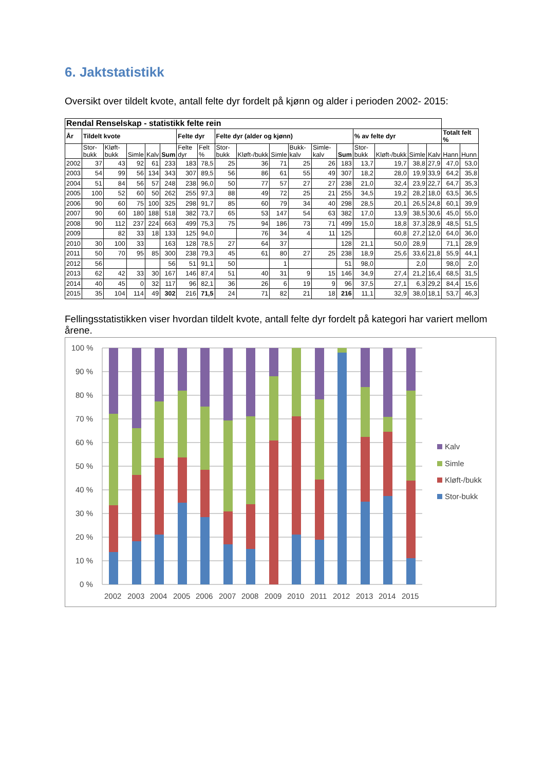6. Jaktstatistikk
Oversikt over tildelt kvote, antall felte dyr fordelt på kjønn og alder i perioden 2002- 2015:
| Rendal Renselskap - statistikk felte rein | | | | | | | | | | | | | | | | | | | |
| År | Tildelt kvote | | | | | Felte dyr | | Felte dyr (alder og kjønn) | | | | | | % av felte dyr | | | | Totalt felt % | |
| | Stor-bukk | Kløft-bukk | Simle | Kalv | Sum | Felte dyr | Felt % | Stor-bukk | Kløft-/bukk | Simle | Bukk-kalv | Simle-kalv | Sum | Stor-bukk | Kløft-/bukk | Simle | Kalv | Hann | Hunn |
| 2002 | 37 | 43 | 92 | 61 | 233 | 183 | 78,5 | 25 | 36 | 71 | 25 | 26 | 183 | 13,7 | 19,7 | 38,8 | 27,9 | 47,0 | 53,0 |
| 2003 | 54 | 99 | 56 | 134 | 343 | 307 | 89,5 | 56 | 86 | 61 | 55 | 49 | 307 | 18,2 | 28,0 | 19,9 | 33,9 | 64,2 | 35,8 |
| 2004 | 51 | 84 | 56 | 57 | 248 | 238 | 96,0 | 50 | 77 | 57 | 27 | 27 | 238 | 21,0 | 32,4 | 23,9 | 22,7 | 64,7 | 35,3 |
| 2005 | 100 | 52 | 60 | 50 | 262 | 255 | 97,3 | 88 | 49 | 72 | 25 | 21 | 255 | 34,5 | 19,2 | 28,2 | 18,0 | 63,5 | 36,5 |
| 2006 | 90 | 60 | 75 | 100 | 325 | 298 | 91,7 | 85 | 60 | 79 | 34 | 40 | 298 | 28,5 | 20,1 | 26,5 | 24,8 | 60,1 | 39,9 |
| 2007 | 90 | 60 | 180 | 188 | 518 | 382 | 73,7 | 65 | 53 | 147 | 54 | 63 | 382 | 17,0 | 13,9 | 38,5 | 30,6 | 45,0 | 55,0 |
| 2008 | 90 | 112 | 237 | 224 | 663 | 499 | 75,3 | 75 | 94 | 186 | 73 | 71 | 499 | 15,0 | 18,8 | 37,3 | 28,9 | 48,5 | 51,5 |
| 2009 | | 82 | 33 | 18 | 133 | 125 | 94,0 | | 76 | 34 | 4 | 11 | 125 | | 60,8 | 27,2 | 12,0 | 64,0 | 36,0 |
| 2010 | 30 | 100 | 33 | | 163 | 128 | 78,5 | 27 | 64 | 37 | | | 128 | 21,1 | 50,0 | 28,9 | | 71,1 | 28,9 |
| 2011 | 50 | 70 | 95 | 85 | 300 | 238 | 79,3 | 45 | 61 | 80 | 27 | 25 | 238 | 18,9 | 25,6 | 33,6 | 21,8 | 55,9 | 44,1 |
| 2012 | 56 | | | | 56 | 51 | 91,1 | 50 | | 1 | | | 51 | 98,0 | | 2,0 | | 98,0 | 2,0 |
| 2013 | 62 | 42 | 33 | 30 | 167 | 146 | 87,4 | 51 | 40 | 31 | 9 | 15 | 146 | 34,9 | 27,4 | 21,2 | 16,4 | 68,5 | 31,5 |
| 2014 | 40 | 45 | 0 | 32 | 117 | 96 | 82,1 | 36 | 26 | 6 | 19 | 9 | 96 | 37,5 | 27,1 | 6,3 | 29,2 | 84,4 | 15,6 |
| 2015 | 35 | 104 | 114 | 49 | 302 | 216 | 71,5 | 24 | 71 | 82 | 21 | 18 | 216 | 11,1 | 32,9 | 38,0 | 18,1 | 53,7 | 46,3 |
Fellingsstatistikken viser hvordan tildelt kvote, antall felte dyr fordelt på kategori har variert mellom årene.
100 %
90 %
80 %
70 %
60 %
50 %
40 %
30 %
20 %
10 %
0 %
2002
2003
2004
2005
2006
2007
2008
2009
2010
2011
2012
2013
2014
2015
Kalv
Simle
Kløft-/bukk
Stor-bukk